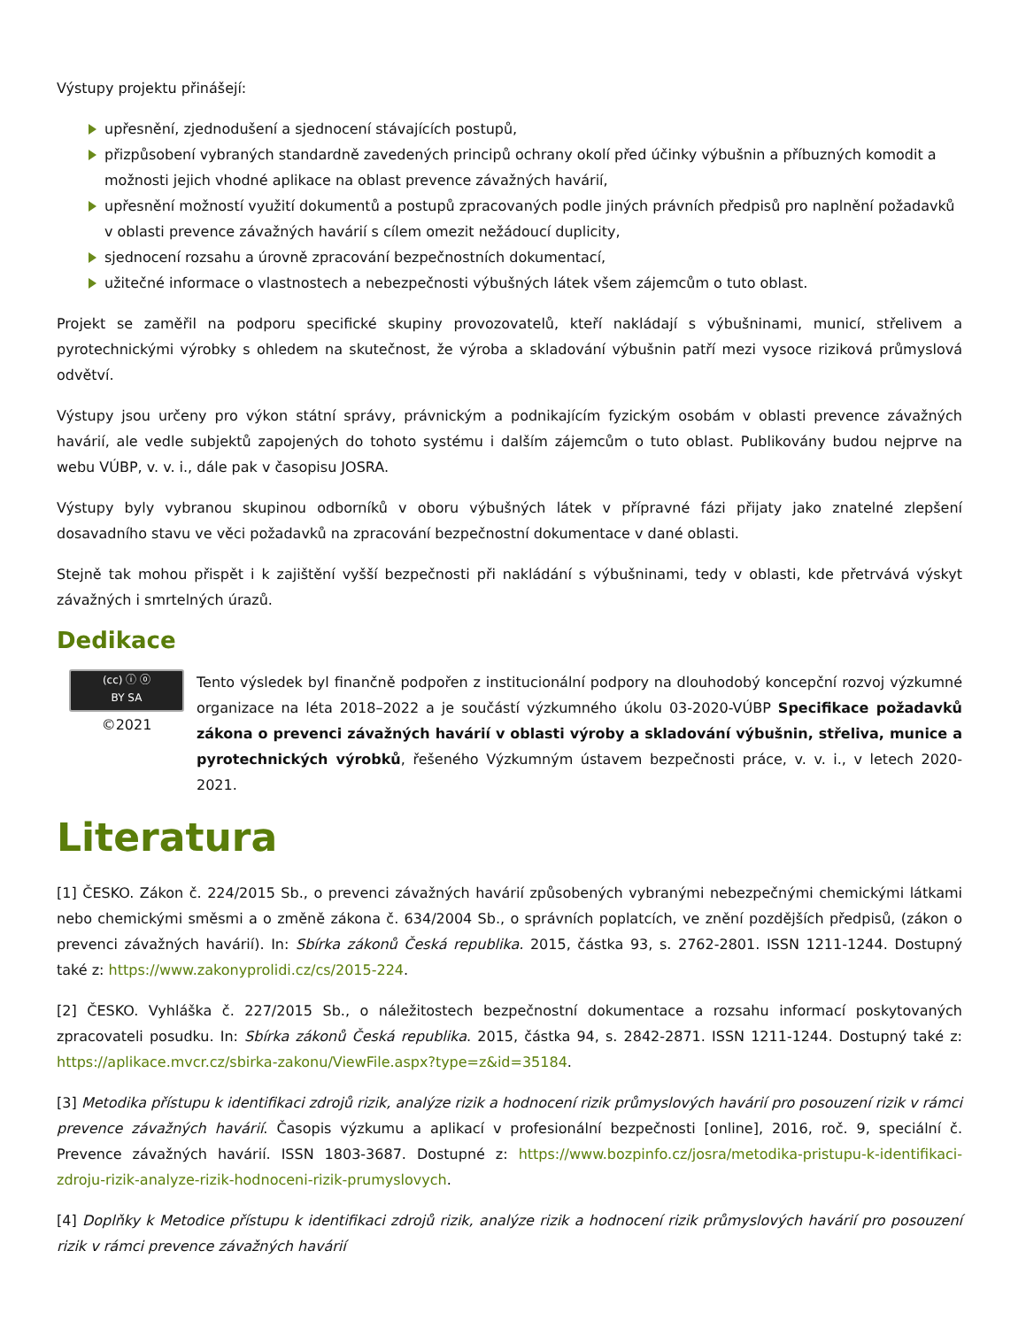Výstupy projektu přinášejí:
upřesnění, zjednodušení a sjednocení stávajících postupů,
přizpůsobení vybraných standardně zavedených principů ochrany okolí před účinky výbušnin a příbuzných komodit a možnosti jejich vhodné aplikace na oblast prevence závažných havárií,
upřesnění možností využití dokumentů a postupů zpracovaných podle jiných právních předpisů pro naplnění požadavků v oblasti prevence závažných havárií s cílem omezit nežádoucí duplicity,
sjednocení rozsahu a úrovně zpracování bezpečnostních dokumentací,
užitečné informace o vlastnostech a nebezpečnosti výbušných látek všem zájemcům o tuto oblast.
Projekt se zaměřil na podporu specifické skupiny provozovatelů, kteří nakládají s výbušninami, municí, střelivem a pyrotechnickými výrobky s ohledem na skutečnost, že výroba a skladování výbušnin patří mezi vysoce riziková průmyslová odvětví.
Výstupy jsou určeny pro výkon státní správy, právnickým a podnikajícím fyzickým osobám v oblasti prevence závažných havárií, ale vedle subjektů zapojených do tohoto systému i dalším zájemcům o tuto oblast. Publikovány budou nejprve na webu VÚBP, v. v. i., dále pak v časopisu JOSRA.
Výstupy byly vybranou skupinou odborníků v oboru výbušných látek v přípravné fázi přijaty jako znatelné zlepšení dosavadního stavu ve věci požadavků na zpracování bezpečnostní dokumentace v dané oblasti.
Stejně tak mohou přispět i k zajištění vyšší bezpečnosti při nakládání s výbušninami, tedy v oblasti, kde přetrvává výskyt závažných i smrtelných úrazů.
Dedikace
(cc) ⓘ ⓞ
BY SA
©2021
Tento výsledek byl finančně podpořen z institucionální podpory na dlouhodobý koncepční rozvoj výzkumné organizace na léta 2018–2022 a je součástí výzkumného úkolu 03-2020-VÚBP Specifikace požadavků zákona o prevenci závažných havárií v oblasti výroby a skladování výbušnin, střeliva, munice a pyrotechnických výrobků, řešeného Výzkumným ústavem bezpečnosti práce, v. v. i., v letech 2020-2021.
Literatura
[1] ČESKO. Zákon č. 224/2015 Sb., o prevenci závažných havárií způsobených vybranými nebezpečnými chemickými látkami nebo chemickými směsmi a o změně zákona č. 634/2004 Sb., o správních poplatcích, ve znění pozdějších předpisů, (zákon o prevenci závažných havárií). In: Sbírka zákonů Česká republika. 2015, částka 93, s. 2762-2801. ISSN 1211-1244. Dostupný také z: https://www.zakonyprolidi.cz/cs/2015-224.
[2] ČESKO. Vyhláška č. 227/2015 Sb., o náležitostech bezpečnostní dokumentace a rozsahu informací poskytovaných zpracovateli posudku. In: Sbírka zákonů Česká republika. 2015, částka 94, s. 2842-2871. ISSN 1211-1244. Dostupný také z: https://aplikace.mvcr.cz/sbirka-zakonu/ViewFile.aspx?type=z&id=35184.
[3] Metodika přístupu k identifikaci zdrojů rizik, analýze rizik a hodnocení rizik průmyslových havárií pro posouzení rizik v rámci prevence závažných havárií. Časopis výzkumu a aplikací v profesionální bezpečnosti [online], 2016, roč. 9, speciální č. Prevence závažných havárií. ISSN 1803-3687. Dostupné z: https://www.bozpinfo.cz/josra/metodika-pristupu-k-identifikaci-zdroju-rizik-analyze-rizik-hodnoceni-rizik-prumyslovych.
[4] Doplňky k Metodice přístupu k identifikaci zdrojů rizik, analýze rizik a hodnocení rizik průmyslových havárií pro posouzení rizik v rámci prevence závažných havárií